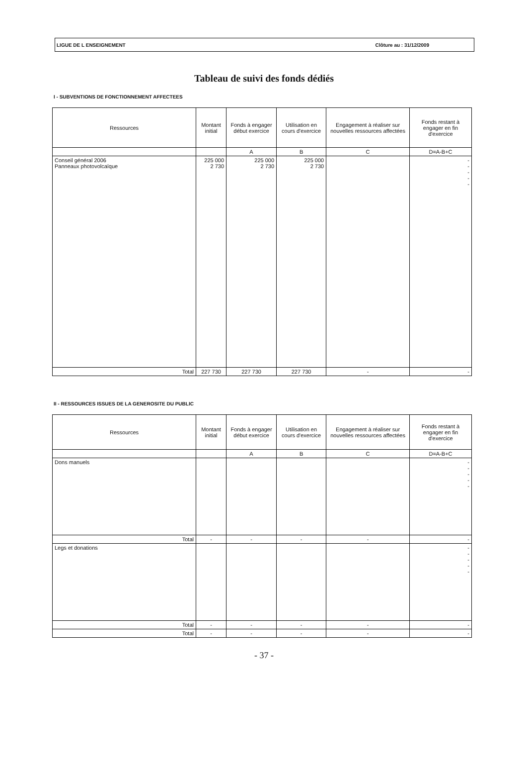LIGUE DE L ENSEIGNEMENT Clôture au : 31/12/2009
Tableau de suivi des fonds dédiés
I - SUBVENTIONS DE FONCTIONNEMENT AFFECTEES
| Ressources | Montant initial | Fonds à engager début exercice | Utilisation en cours d'exercice | Engagement à réaliser sur nouvelles ressources affectées | Fonds restant à engager en fin d'exercice |
| --- | --- | --- | --- | --- | --- |
| | | A | B | C | D=A-B+C |
| Conseil général 2006 Panneaux photovolcaïque | 225 000 2 730 | 225 000 2 730 | 225 000 2 730 | | - - - - - |
| Total | 227 730 | 227 730 | 227 730 | - | - |
II - RESSOURCES ISSUES DE LA GENEROSITE DU PUBLIC
| Ressources | Montant initial | Fonds à engager début exercice | Utilisation en cours d'exercice | Engagement à réaliser sur nouvelles ressources affectées | Fonds restant à engager en fin d'exercice |
| --- | --- | --- | --- | --- | --- |
| | | A | B | C | D=A-B+C |
| Dons manuels | | | | | - - - - - |
| Total | - | - | - | - | - |
| Legs et donations | | | | | - - - - - |
| Total | - | - | - | - | - |
| Total | - | - | - | - | - |
- 37 -